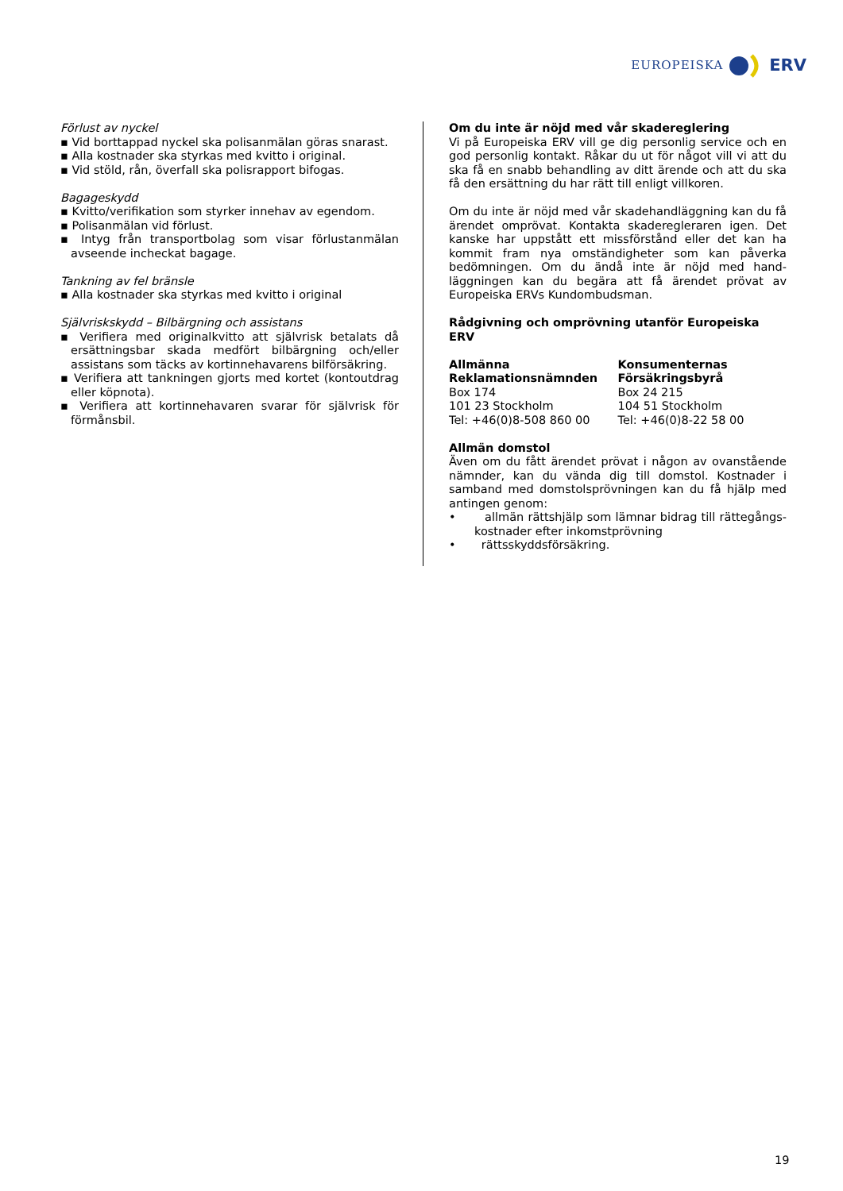EUROPEISKA ERV
Förlust av nyckel
▪ Vid borttappad nyckel ska polisanmälan göras snarast.
▪ Alla kostnader ska styrkas med kvitto i original.
▪ Vid stöld, rån, överfall ska polisrapport bifogas.
Bagageskydd
▪ Kvitto/verifikation som styrker innehav av egendom.
▪ Polisanmälan vid förlust.
▪ Intyg från transportbolag som visar förlustanmälan avseende incheckat bagage.
Tankning av fel bränsle
▪ Alla kostnader ska styrkas med kvitto i original
Självriskskydd – Bilbärgning och assistans
▪ Verifiera med originalkvitto att självrisk betalats då ersättningsbar skada medfört bilbärgning och/eller assistans som täcks av kortinnehavarens bilförsäkring.
▪ Verifiera att tankningen gjorts med kortet (kontoutdrag eller köpnota).
▪ Verifiera att kortinnehavaren svarar för självrisk för förmånsbil.
Om du inte är nöjd med vår skadereglering
Vi på Europeiska ERV vill ge dig personlig service och en god personlig kontakt. Råkar du ut för något vill vi att du ska få en snabb behandling av ditt ärende och att du ska få den ersättning du har rätt till enligt villkoren.
Om du inte är nöjd med vår skadehandläggning kan du få ärendet omprövat. Kontakta skaderegleraren igen. Det kanske har uppstått ett missförstånd eller det kan ha kommit fram nya omständigheter som kan påverka bedömningen. Om du ändå inte är nöjd med hand-läggningen kan du begära att få ärendet prövat av Europeiska ERVs Kundombudsman.
Rådgivning och omprövning utanför Europeiska ERV
Allmänna
Reklamationsnämnden
Box 174
101 23 Stockholm
Tel: +46(0)8-508 860 00
Konsumenternas
Försäkringsbyrå
Box 24 215
104 51 Stockholm
Tel: +46(0)8-22 58 00
Allmän domstol
Även om du fått ärendet prövat i någon av ovanstående nämnder, kan du vända dig till domstol. Kostnader i samband med domstolsprövningen kan du få hjälp med antingen genom:
• allmän rättshjälp som lämnar bidrag till rättegångs-kostnader efter inkomstprövning
• rättsskyddsförsäkring.
19